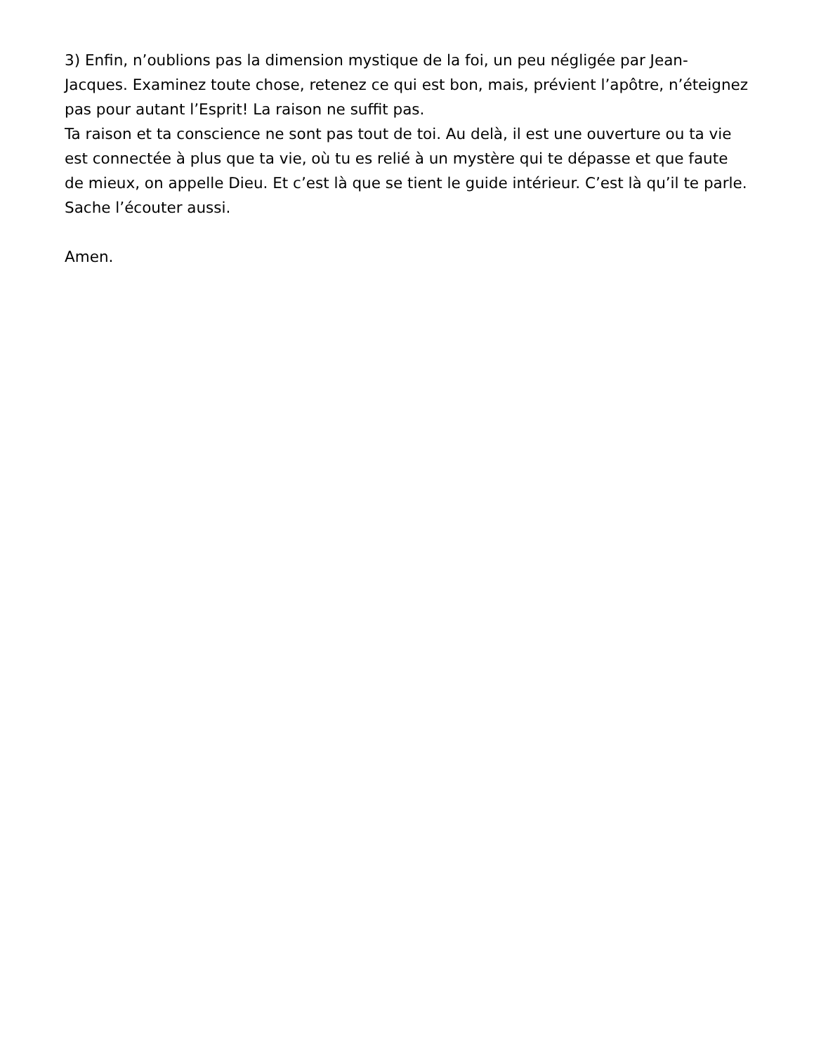3) Enfin, n’oublions pas la dimension mystique de la foi, un peu négligée par Jean-Jacques. Examinez toute chose, retenez ce qui est bon, mais, prévient l’apôtre, n’éteignez pas pour autant l’Esprit! La raison ne suffit pas.
Ta raison et ta conscience ne sont pas tout de toi. Au delà, il est une ouverture ou ta vie est connectée à plus que ta vie, où tu es relié à un mystère qui te dépasse et que faute de mieux, on appelle Dieu. Et c’est là que se tient le guide intérieur. C’est là qu’il te parle. Sache l’écouter aussi.
Amen.